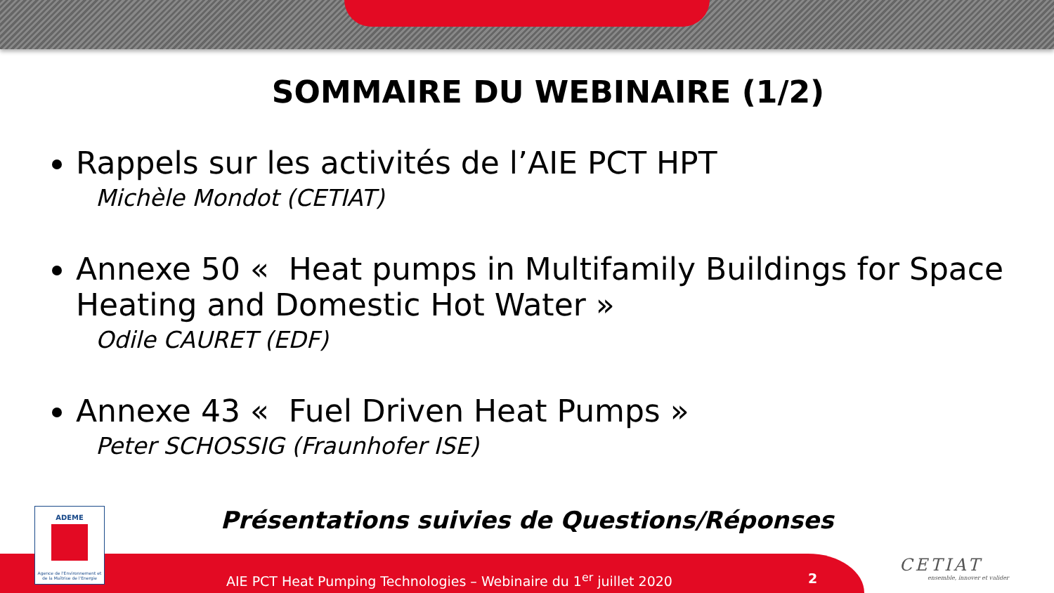SOMMAIRE DU WEBINAIRE (1/2)
Rappels sur les activités de l’AIE PCT HPT
Michèle Mondot (CETIAT)
Annexe 50 « Heat pumps in Multifamily Buildings for Space Heating and Domestic Hot Water »
Odile CAURET (EDF)
Annexe 43 « Fuel Driven Heat Pumps »
Peter SCHOSSIG (Fraunhofer ISE)
Présentations suivies de Questions/Réponses
ADEME
Agence de l'Environnement et de la Maîtrise de l'Energie
AIE PCT Heat Pumping Technologies – Webinaire du 1<sup>er</sup> juillet 2020
2
CETIAT
ensemble, innover et valider